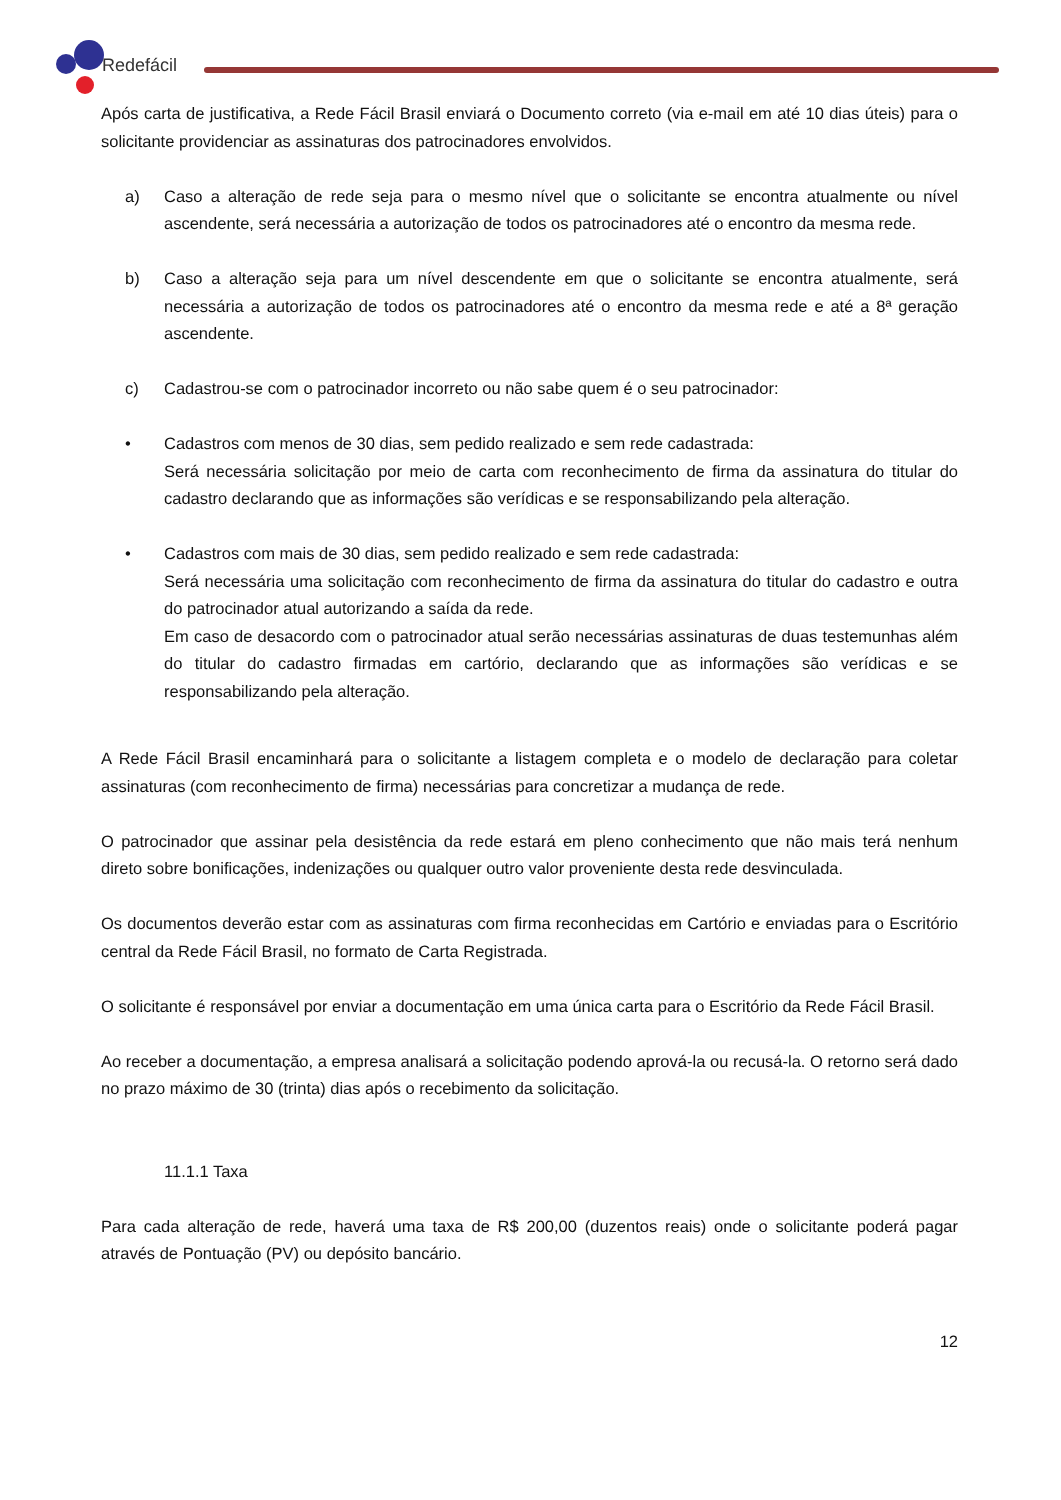Redefácil
Após carta de justificativa, a Rede Fácil Brasil enviará o Documento correto (via e-mail em até 10 dias úteis) para o solicitante providenciar as assinaturas dos patrocinadores envolvidos.
a) Caso a alteração de rede seja para o mesmo nível que o solicitante se encontra atualmente ou nível ascendente, será necessária a autorização de todos os patrocinadores até o encontro da mesma rede.
b) Caso a alteração seja para um nível descendente em que o solicitante se encontra atualmente, será necessária a autorização de todos os patrocinadores até o encontro da mesma rede e até a 8ª geração ascendente.
c) Cadastrou-se com o patrocinador incorreto ou não sabe quem é o seu patrocinador:
• Cadastros com menos de 30 dias, sem pedido realizado e sem rede cadastrada:
Será necessária solicitação por meio de carta com reconhecimento de firma da assinatura do titular do cadastro declarando que as informações são verídicas e se responsabilizando pela alteração.
• Cadastros com mais de 30 dias, sem pedido realizado e sem rede cadastrada:
Será necessária uma solicitação com reconhecimento de firma da assinatura do titular do cadastro e outra do patrocinador atual autorizando a saída da rede.
Em caso de desacordo com o patrocinador atual serão necessárias assinaturas de duas testemunhas além do titular do cadastro firmadas em cartório, declarando que as informações são verídicas e se responsabilizando pela alteração.
A Rede Fácil Brasil encaminhará para o solicitante a listagem completa e o modelo de declaração para coletar assinaturas (com reconhecimento de firma) necessárias para concretizar a mudança de rede.
O patrocinador que assinar pela desistência da rede estará em pleno conhecimento que não mais terá nenhum direto sobre bonificações, indenizações ou qualquer outro valor proveniente desta rede desvinculada.
Os documentos deverão estar com as assinaturas com firma reconhecidas em Cartório e enviadas para o Escritório central da Rede Fácil Brasil, no formato de Carta Registrada.
O solicitante é responsável por enviar a documentação em uma única carta para o Escritório da Rede Fácil Brasil.
Ao receber a documentação, a empresa analisará a solicitação podendo aprová-la ou recusá-la. O retorno será dado no prazo máximo de 30 (trinta) dias após o recebimento da solicitação.
11.1.1 Taxa
Para cada alteração de rede, haverá uma taxa de R$ 200,00 (duzentos reais) onde o solicitante poderá pagar através de Pontuação (PV) ou depósito bancário.
12